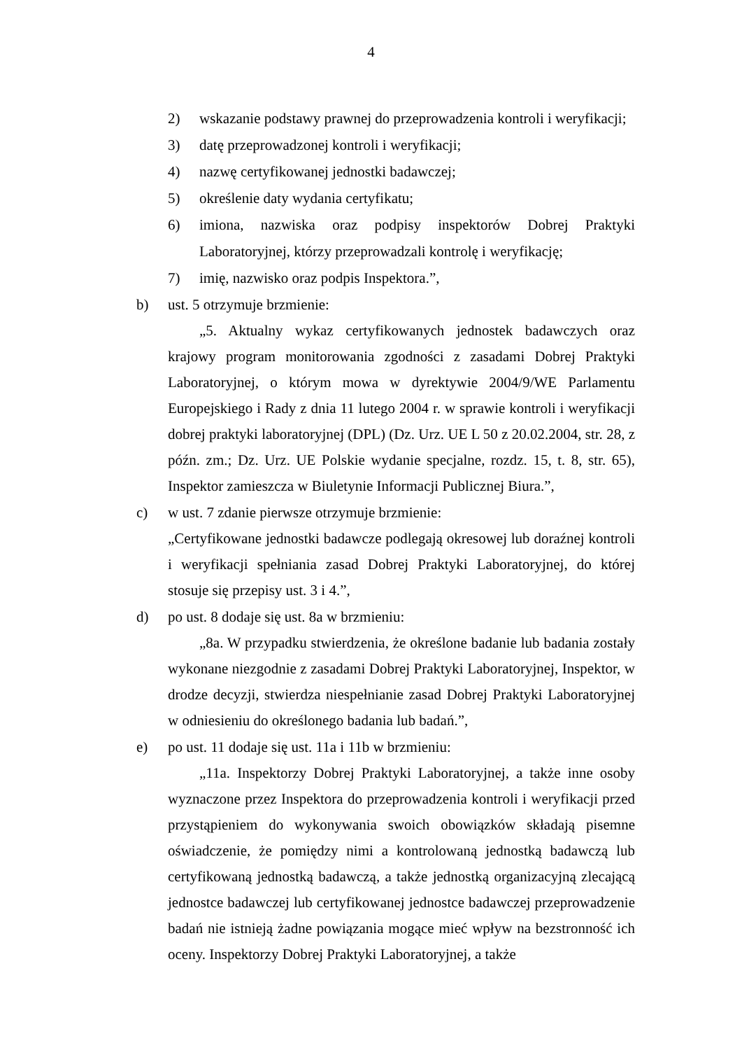4
2) wskazanie podstawy prawnej do przeprowadzenia kontroli i weryfikacji;
3) datę przeprowadzonej kontroli i weryfikacji;
4) nazwę certyfikowanej jednostki badawczej;
5) określenie daty wydania certyfikatu;
6) imiona, nazwiska oraz podpisy inspektorów Dobrej Praktyki Laboratoryjnej, którzy przeprowadzali kontrolę i weryfikację;
7) imię, nazwisko oraz podpis Inspektora.”,
b) ust. 5 otrzymuje brzmienie:
„5. Aktualny wykaz certyfikowanych jednostek badawczych oraz krajowy program monitorowania zgodności z zasadami Dobrej Praktyki Laboratoryjnej, o którym mowa w dyrektywie 2004/9/WE Parlamentu Europejskiego i Rady z dnia 11 lutego 2004 r. w sprawie kontroli i weryfikacji dobrej praktyki laboratoryjnej (DPL) (Dz. Urz. UE L 50 z 20.02.2004, str. 28, z późn. zm.; Dz. Urz. UE Polskie wydanie specjalne, rozdz. 15, t. 8, str. 65), Inspektor zamieszcza w Biuletynie Informacji Publicznej Biura.”,
c) w ust. 7 zdanie pierwsze otrzymuje brzmienie:
„Certyfikowane jednostki badawcze podlegają okresowej lub doraźnej kontroli i weryfikacji spełniania zasad Dobrej Praktyki Laboratoryjnej, do której stosuje się przepisy ust. 3 i 4.”,
d) po ust. 8 dodaje się ust. 8a w brzmieniu:
„8a. W przypadku stwierdzenia, że określone badanie lub badania zostały wykonane niezgodnie z zasadami Dobrej Praktyki Laboratoryjnej, Inspektor, w drodze decyzji, stwierdza niespełnianie zasad Dobrej Praktyki Laboratoryjnej w odniesieniu do określonego badania lub badań.”,
e) po ust. 11 dodaje się ust. 11a i 11b w brzmieniu:
„11a. Inspektorzy Dobrej Praktyki Laboratoryjnej, a także inne osoby wyznaczone przez Inspektora do przeprowadzenia kontroli i weryfikacji przed przystąpieniem do wykonywania swoich obowiązków składają pisemne oświadczenie, że pomiędzy nimi a kontrolowaną jednostką badawczą lub certyfikowaną jednostką badawczą, a także jednostką organizacyjną zlecającą jednostce badawczej lub certyfikowanej jednostce badawczej przeprowadzenie badań nie istnieją żadne powiązania mogące mieć wpływ na bezstronność ich oceny. Inspektorzy Dobrej Praktyki Laboratoryjnej, a także